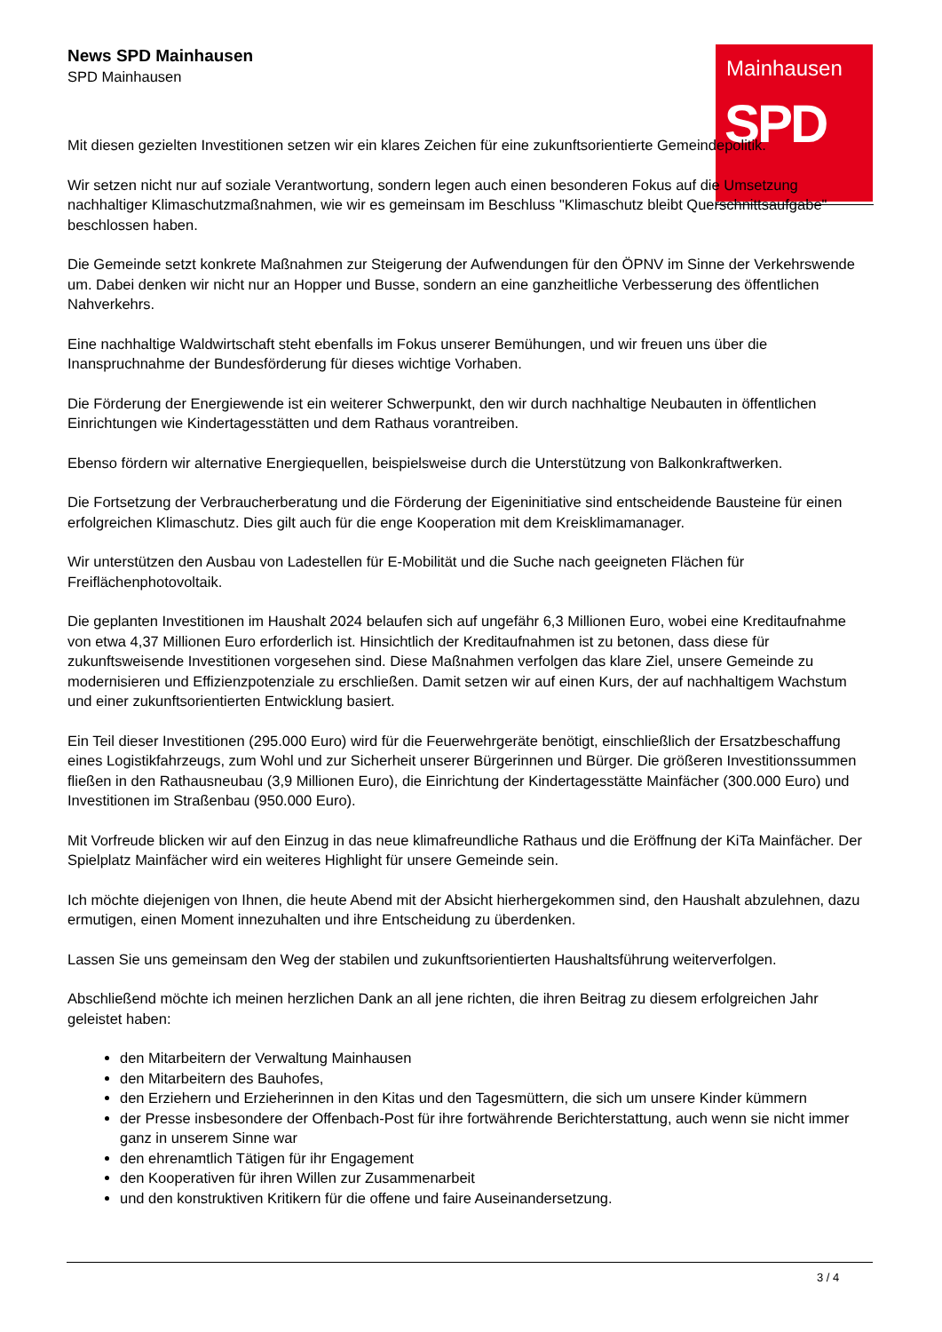Mainhausen
SPD
News SPD Mainhausen
SPD Mainhausen
Mit diesen gezielten Investitionen setzen wir ein klares Zeichen für eine zukunftsorientierte Gemeindepolitik.
Wir setzen nicht nur auf soziale Verantwortung, sondern legen auch einen besonderen Fokus auf die Umsetzung nachhaltiger Klimaschutzmaßnahmen, wie wir es gemeinsam im Beschluss "Klimaschutz bleibt Querschnittsaufgabe" beschlossen haben.
Die Gemeinde setzt konkrete Maßnahmen zur Steigerung der Aufwendungen für den ÖPNV im Sinne der Verkehrswende um. Dabei denken wir nicht nur an Hopper und Busse, sondern an eine ganzheitliche Verbesserung des öffentlichen Nahverkehrs.
Eine nachhaltige Waldwirtschaft steht ebenfalls im Fokus unserer Bemühungen, und wir freuen uns über die Inanspruchnahme der Bundesförderung für dieses wichtige Vorhaben.
Die Förderung der Energiewende ist ein weiterer Schwerpunkt, den wir durch nachhaltige Neubauten in öffentlichen Einrichtungen wie Kindertagesstätten und dem Rathaus vorantreiben.
Ebenso fördern wir alternative Energiequellen, beispielsweise durch die Unterstützung von Balkonkraftwerken.
Die Fortsetzung der Verbraucherberatung und die Förderung der Eigeninitiative sind entscheidende Bausteine für einen erfolgreichen Klimaschutz. Dies gilt auch für die enge Kooperation mit dem Kreisklimamanager.
Wir unterstützen den Ausbau von Ladestellen für E-Mobilität und die Suche nach geeigneten Flächen für Freiflächenphotovoltaik.
Die geplanten Investitionen im Haushalt 2024 belaufen sich auf ungefähr 6,3 Millionen Euro, wobei eine Kreditaufnahme von etwa 4,37 Millionen Euro erforderlich ist. Hinsichtlich der Kreditaufnahmen ist zu betonen, dass diese für zukunftsweisende Investitionen vorgesehen sind. Diese Maßnahmen verfolgen das klare Ziel, unsere Gemeinde zu modernisieren und Effizienzpotenziale zu erschließen. Damit setzen wir auf einen Kurs, der auf nachhaltigem Wachstum und einer zukunftsorientierten Entwicklung basiert.
Ein Teil dieser Investitionen (295.000 Euro) wird für die Feuerwehrgeräte benötigt, einschließlich der Ersatzbeschaffung eines Logistikfahrzeugs, zum Wohl und zur Sicherheit unserer Bürgerinnen und Bürger. Die größeren Investitionssummen fließen in den Rathausneubau (3,9 Millionen Euro), die Einrichtung der Kindertagesstätte Mainfächer (300.000 Euro) und Investitionen im Straßenbau (950.000 Euro).
Mit Vorfreude blicken wir auf den Einzug in das neue klimafreundliche Rathaus und die Eröffnung der KiTa Mainfächer. Der Spielplatz Mainfächer wird ein weiteres Highlight für unsere Gemeinde sein.
Ich möchte diejenigen von Ihnen, die heute Abend mit der Absicht hierhergekommen sind, den Haushalt abzulehnen, dazu ermutigen, einen Moment innezuhalten und ihre Entscheidung zu überdenken.
Lassen Sie uns gemeinsam den Weg der stabilen und zukunftsorientierten Haushaltsführung weiterverfolgen.
Abschließend möchte ich meinen herzlichen Dank an all jene richten, die ihren Beitrag zu diesem erfolgreichen Jahr geleistet haben:
den Mitarbeitern der Verwaltung Mainhausen
den Mitarbeitern des Bauhofes,
den Erziehern und Erzieherinnen in den Kitas und den Tagesmüttern, die sich um unsere Kinder kümmern
der Presse insbesondere der Offenbach-Post für ihre fortwährende Berichterstattung, auch wenn sie nicht immer ganz in unserem Sinne war
den ehrenamtlich Tätigen für ihr Engagement
den Kooperativen für ihren Willen zur Zusammenarbeit
und den konstruktiven Kritikern für die offene und faire Auseinandersetzung.
3 / 4